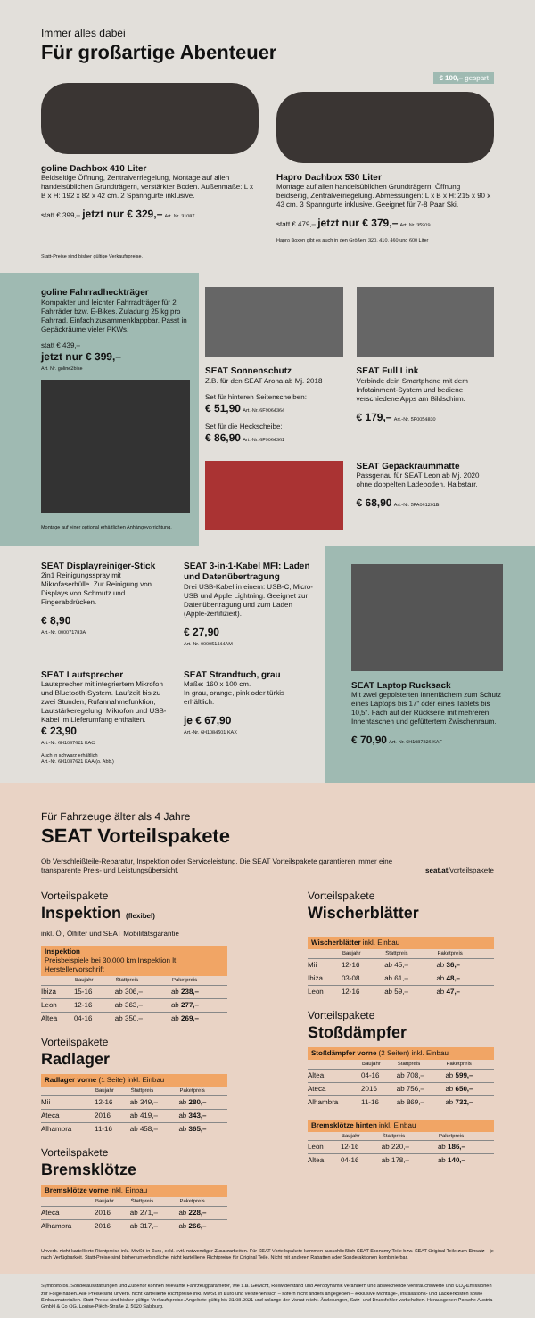Immer alles dabei
Für großartige Abenteuer
goline Dachbox 410 Liter
Beidseitige Öffnung, Zentralverriegelung, Montage auf allen handelsüblichen Grundträgern, verstärkter Boden. Außenmaße: L x B x H: 192 x 82 x 42 cm. 2 Spanngurte inklusive.
statt € 399,– jetzt nur € 329,– Art. Nr. 31087
€ 100,– gespart
Hapro Dachbox 530 Liter
Montage auf allen handelsüblichen Grundträgern. Öffnung beidseitig, Zentralverriegelung. Abmessungen: L x B x H: 215 x 90 x 43 cm. 3 Spanngurte inklusive. Geeignet für 7-8 Paar Ski.
statt € 479,– jetzt nur € 379,– Art. Nr. 35909
Hapro Boxen gibt es auch in den Größen: 320, 410, 460 und 600 Liter
Statt-Preise sind bisher gültige Verkaufspreise.
goline Fahrradheckträger
Kompakter und leichter Fahrradträger für 2 Fahrräder bzw. E-Bikes. Zuladung 25 kg pro Fahrrad. Einfach zusammenklappbar. Passt in Gepäckräume vieler PKWs.
statt € 439,–
jetzt nur € 399,–
Art. Nr. goline2bike
Montage auf einer optional erhältlichen Anhängevorrichtung.
SEAT Sonnenschutz
Z.B. für den SEAT Arona ab Mj. 2018
Set für hinteren Seitenscheiben:
€ 51,90 Art.-Nr. 6F9064364
Set für die Heckscheibe:
€ 86,90 Art.-Nr. 6F9064361
SEAT Full Link
Verbinde dein Smartphone mit dem Infotainment-System und bediene verschiedene Apps am Bildschirm.
€ 179,– Art.-Nr. 5F0054830
SEAT Gepäckraummatte
Passgenau für SEAT Leon ab Mj. 2020 ohne doppelten Ladeboden. Halbstarr.
€ 68,90 Art.-Nr. 5FA061201B
SEAT Displayreiniger-Stick
2in1 Reinigungsspray mit Mikrofaserhülle. Zur Reinigung von Displays von Schmutz und Fingerabdrücken.
€ 8,90
Art.-Nr. 000071783A
SEAT 3-in-1-Kabel MFI: Laden und Datenübertragung
Drei USB-Kabel in einem: USB-C, Micro-USB und Apple Lightning. Geeignet zur Datenübertragung und zum Laden (Apple-zertifiziert).
€ 27,90
Art.-Nr. 000051444AM
SEAT Lautsprecher
Lautsprecher mit integriertem Mikrofon und Bluetooth-System. Laufzeit bis zu zwei Stunden, Rufannahmefunktion, Lautstärkeregelung. Mikrofon und USB-Kabel im Lieferumfang enthalten.
€ 23,90
Art.-Nr. 6H1087621 KAC
Auch in schwarz erhältlich
Art.-Nr. 6H1087621 KAA (o. Abb.)
SEAT Strandtuch, grau
Maße: 160 x 100 cm.
In grau, orange, pink oder türkis erhältlich.
je € 67,90
Art.-Nr. 6H1084501 KAX
SEAT Laptop Rucksack
Mit zwei gepolsterten Innenfächern zum Schutz eines Laptops bis 17“ oder eines Tablets bis 10,5“. Fach auf der Rückseite mit mehreren Innentaschen und gefüttertem Zwischenraum.
€ 70,90 Art.-Nr. 6H1087326 KAF
Für Fahrzeuge älter als 4 Jahre
SEAT Vorteilspakete
Ob Verschleißteile-Reparatur, Inspektion oder Serviceleistung. Die SEAT Vorteilspakete garantieren immer eine transparente Preis- und Leistungsübersicht.
seat.at/vorteilspakete
Vorteilspakete
Inspektion (flexibel)
inkl. Öl, Ölfilter und SEAT Mobilitätsgarantie
Inspektion
Preisbeispiele bei 30.000 km Inspektion lt. Herstellervorschrift
| | Baujahr | Stattpreis | Paketpreis |
| --- | --- | --- | --- |
| Ibiza | 15-16 | ab 306,– | ab 238,– |
| Leon | 12-16 | ab 363,– | ab 277,– |
| Altea | 04-16 | ab 350,– | ab 269,– |
Vorteilspakete
Radlager
Radlager vorne (1 Seite) inkl. Einbau
| | Baujahr | Stattpreis | Paketpreis |
| --- | --- | --- | --- |
| Mii | 12-16 | ab 349,– | ab 280,– |
| Ateca | 2016 | ab 419,– | ab 343,– |
| Alhambra | 11-16 | ab 458,– | ab 365,– |
Vorteilspakete
Bremsklötze
Bremsklötze vorne inkl. Einbau
| | Baujahr | Stattpreis | Paketpreis |
| --- | --- | --- | --- |
| Ateca | 2016 | ab 271,– | ab 228,– |
| Alhambra | 2016 | ab 317,– | ab 266,– |
Vorteilspakete
Wischerblätter
Wischerblätter inkl. Einbau
| | Baujahr | Stattpreis | Paketpreis |
| --- | --- | --- | --- |
| Mii | 12-16 | ab 45,– | ab 36,– |
| Ibiza | 03-08 | ab 61,– | ab 48,– |
| Leon | 12-16 | ab 59,– | ab 47,– |
Vorteilspakete
Stoßdämpfer
Stoßdämpfer vorne (2 Seiten) inkl. Einbau
| | Baujahr | Stattpreis | Paketpreis |
| --- | --- | --- | --- |
| Altea | 04-16 | ab 708,– | ab 599,– |
| Ateca | 2016 | ab 756,– | ab 650,– |
| Alhambra | 11-16 | ab 869,– | ab 732,– |
Bremsklötze hinten inkl. Einbau
| | Baujahr | Stattpreis | Paketpreis |
| --- | --- | --- | --- |
| Leon | 12-16 | ab 220,– | ab 186,– |
| Altea | 04-16 | ab 178,– | ab 140,– |
Unverb. nicht kartellierte Richtpreise inkl. MwSt. in Euro, exkl. evtl. notwendiger Zusatzarbeiten. Für SEAT Vorteilspakete kommen ausschließlich SEAT Economy Teile bzw. SEAT Original Teile zum Einsatz – je nach Verfügbarkeit. Statt-Preise sind bisher unverbindliche, nicht kartellierte Richtpreise für Original Teile. Nicht mit anderen Rabatten oder Sonderaktionen kombinierbar.
Symbolfotos. Sonderausstattungen und Zubehör können relevante Fahrzeugparameter, wie z.B. Gewicht, Rollwiderstand und Aerodynamik verändern und abweichende Verbrauchswerte und CO<sub>2</sub>-Emissionen zur Folge haben. Alle Preise sind unverb. nicht kartellierte Richtpreise inkl. MwSt. in Euro und verstehen sich – sofern nicht anders angegeben – exklusive Montage-, Installations- und Lackierkosten sowie Einbaumaterialien. Statt-Preise sind bisher gültige Verkaufspreise. Angebote gültig bis 31.08.2021 und solange der Vorrat reicht. Änderungen, Satz- und Druckfehler vorbehalten. Herausgeber: Porsche Austria GmbH & Co OG, Louise-Piëch-Straße 2, 5020 Salzburg.